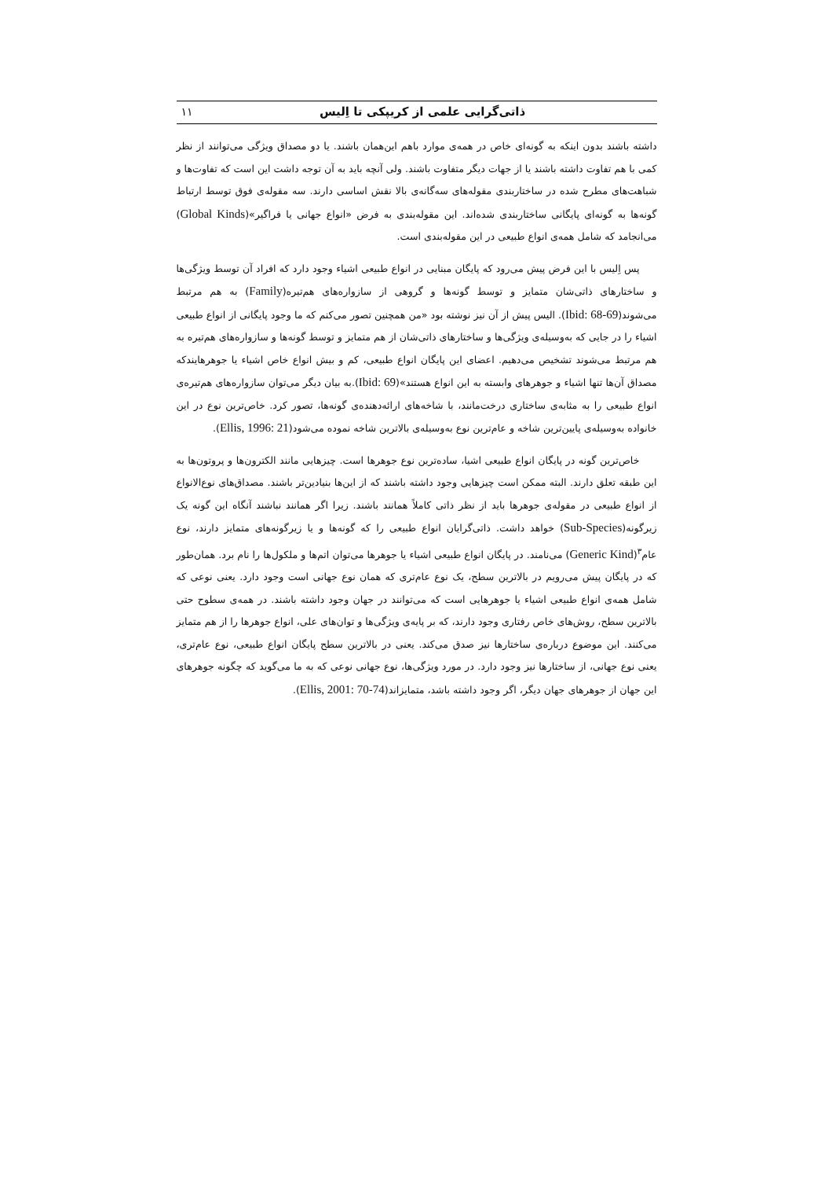ذاتی‌گرایی علمی از کریپکی تا اِلیس ۱۱
داشته باشند بدون اینکه به گونه‌ای خاص در همه‌ی موارد باهم این‌همان باشند. یا دو مصداق ویژگی می‌توانند از نظر کمی با هم تفاوت داشته باشند یا از جهات دیگر متفاوت باشند. ولی آنچه باید به آن توجه داشت این است که تفاوت‌ها و شباهت‌های مطرح شده در ساختاربندی مقوله‌های سه‌گانه‌ی بالا نقش اساسی دارند. سه مقوله‌ی فوق توسط ارتباط گونه‌ها به گونه‌ای پایگانی ساختاربندی شده‌اند. این مقوله‌بندی به فرض «انواع جهانی یا فراگیر»(Global Kinds) می‌انجامد که شامل همه‌ی انواع طبیعی در این مقوله‌بندی است.
پس اِلیس با این فرض پیش می‌رود که پایگان مبنایی در انواع طبیعی اشیاء وجود دارد که افراد آن توسط ویژگی‌ها و ساختارهای ذاتی‌شان متمایز و توسط گونه‌ها و گروهی از سازواره‌های هم‌تیره(Family) به هم مرتبط می‌شوند(Ibid: 68-69). الیس پیش از آن نیز نوشته بود «من همچنین تصور می‌کنم که ما وجود پایگانی از انواع طبیعی اشیاء را در جایی که به‌وسیله‌ی ویژگی‌ها و ساختارهای ذاتی‌شان از هم متمایز و توسط گونه‌ها و سازواره‌های هم‌تیره به هم مرتبط می‌شوند تشخیص می‌دهیم. اعضای این پایگان انواع طبیعی، کم و بیش انواع خاص اشیاء یا جوهرهایندکه مصداق آن‌ها تنها اشیاء و جوهرهای وابسته به این انواع هستند»(Ibid: 69).به بیان دیگر می‌توان سازواره‌های هم‌تیره‌ی انواع طبیعی را به مثابه‌ی ساختاری درخت‌مانند، با شاخه‌های ارائه‌دهنده‌ی گونه‌ها، تصور کرد. خاص‌ترین نوع در این خانواده به‌وسیله‌ی پایین‌ترین شاخه و عام‌ترین نوع به‌وسیله‌ی بالاترین شاخه نموده می‌شود(Ellis, 1996: 21).
خاص‌ترین گونه در پایگان انواع طبیعی اشیا، ساده‌ترین نوع جوهرها است. چیزهایی مانند الکترون‌ها و پروتون‌ها به این طبقه تعلق دارند. البته ممکن است چیزهایی وجود داشته باشند که از این‌ها بنیادین‌تر باشند. مصداق‌های نوع‌الانواع از انواع طبیعی در مقوله‌ی جوهرها باید از نظر ذاتی کاملاً همانند باشند. زیرا اگر همانند نباشند آنگاه این گونه یک زیرگونه(Sub-Species) خواهد داشت. ذاتی‌گرایان انواع طبیعی را که گونه‌ها و یا زیرگونه‌های متمایز دارند، نوع عام<sup>۳</sup>(Generic Kind) می‌نامند. در پایگان انواع طبیعی اشیاء یا جوهرها می‌توان اتم‌ها و ملکول‌ها را نام برد. همان‌طور که در پایگان پیش می‌رویم در بالاترین سطح، یک نوع عام‌تری که همان نوع جهانی است وجود دارد. یعنی نوعی که شامل همه‌ی انواع طبیعی اشیاء یا جوهرهایی است که می‌توانند در جهان وجود داشته باشند. در همه‌ی سطوح حتی بالاترین سطح، روش‌های خاص رفتاری وجود دارند، که بر پایه‌ی ویژگی‌ها و توان‌های علی، انواع جوهرها را از هم متمایز می‌کنند. این موضوع درباره‌ی ساختارها نیز صدق می‌کند. یعنی در بالاترین سطح پایگان انواع طبیعی، نوع عام‌تری، یعنی نوع جهانی، از ساختارها نیز وجود دارد. در مورد ویژگی‌ها، نوع جهانی نوعی که به ما می‌گوید که چگونه جوهرهای این جهان از جوهرهای جهان دیگر، اگر وجود داشته باشد، متمایزاند(Ellis, 2001: 70-74).